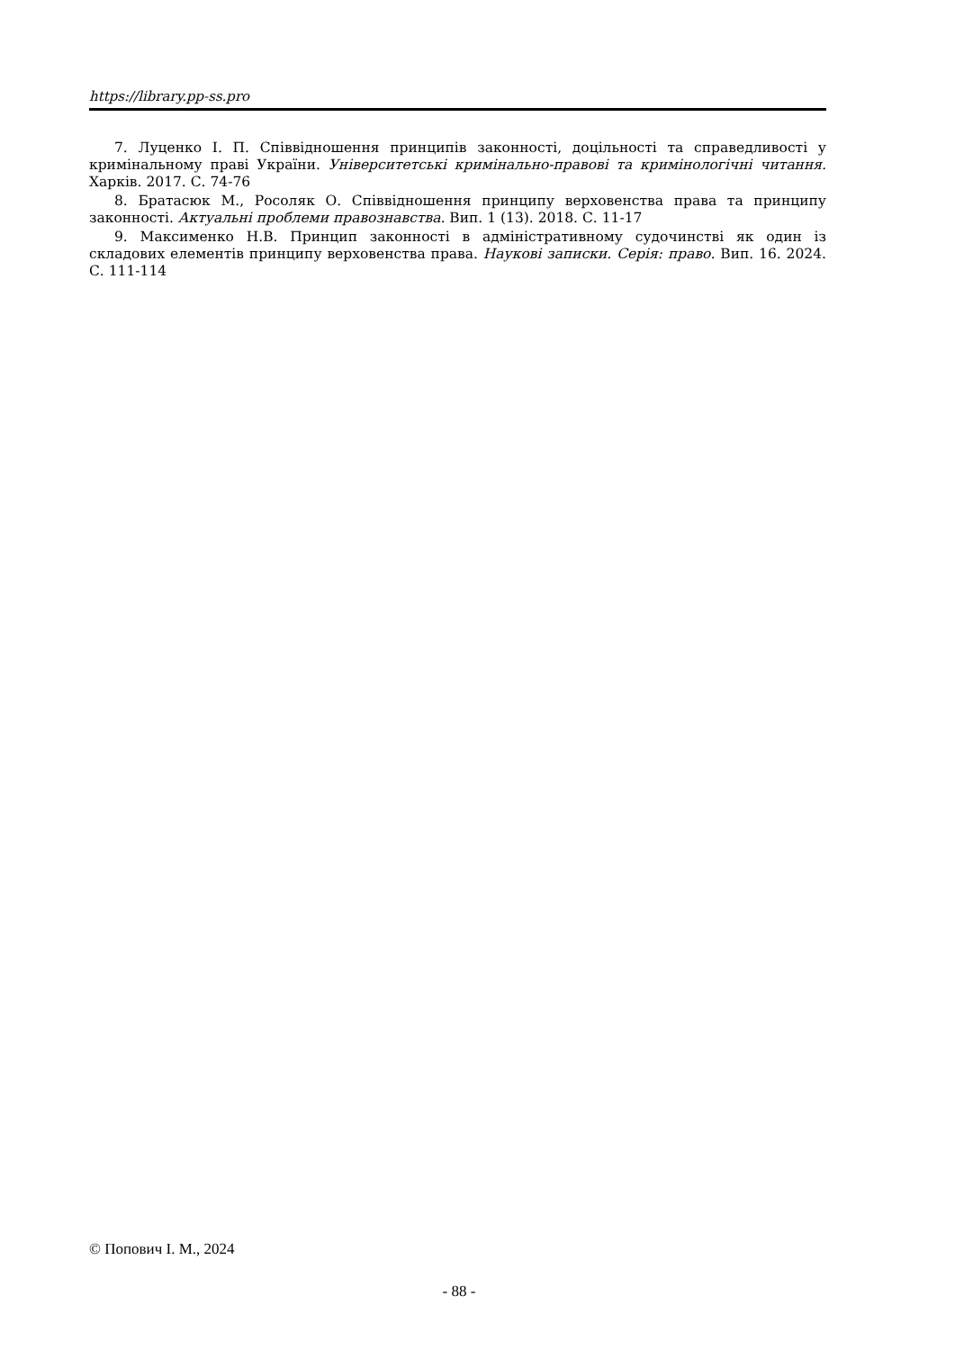https://library.pp-ss.pro
7. Луценко І. П. Співвідношення принципів законності, доцільності та справедливості у кримінальному праві України. Університетські кримінально-правові та кримінологічні читання. Харків. 2017. С. 74-76
8. Братасюк М., Росоляк О. Співвідношення принципу верховенства права та принципу законності. Актуальні проблеми правознавства. Вип. 1 (13). 2018. С. 11-17
9. Максименко Н.В. Принцип законності в адміністративному судочинстві як один із складових елементів принципу верховенства права. Наукові записки. Серія: право. Вип. 16. 2024. С. 111-114
© Попович І. М., 2024
- 88 -